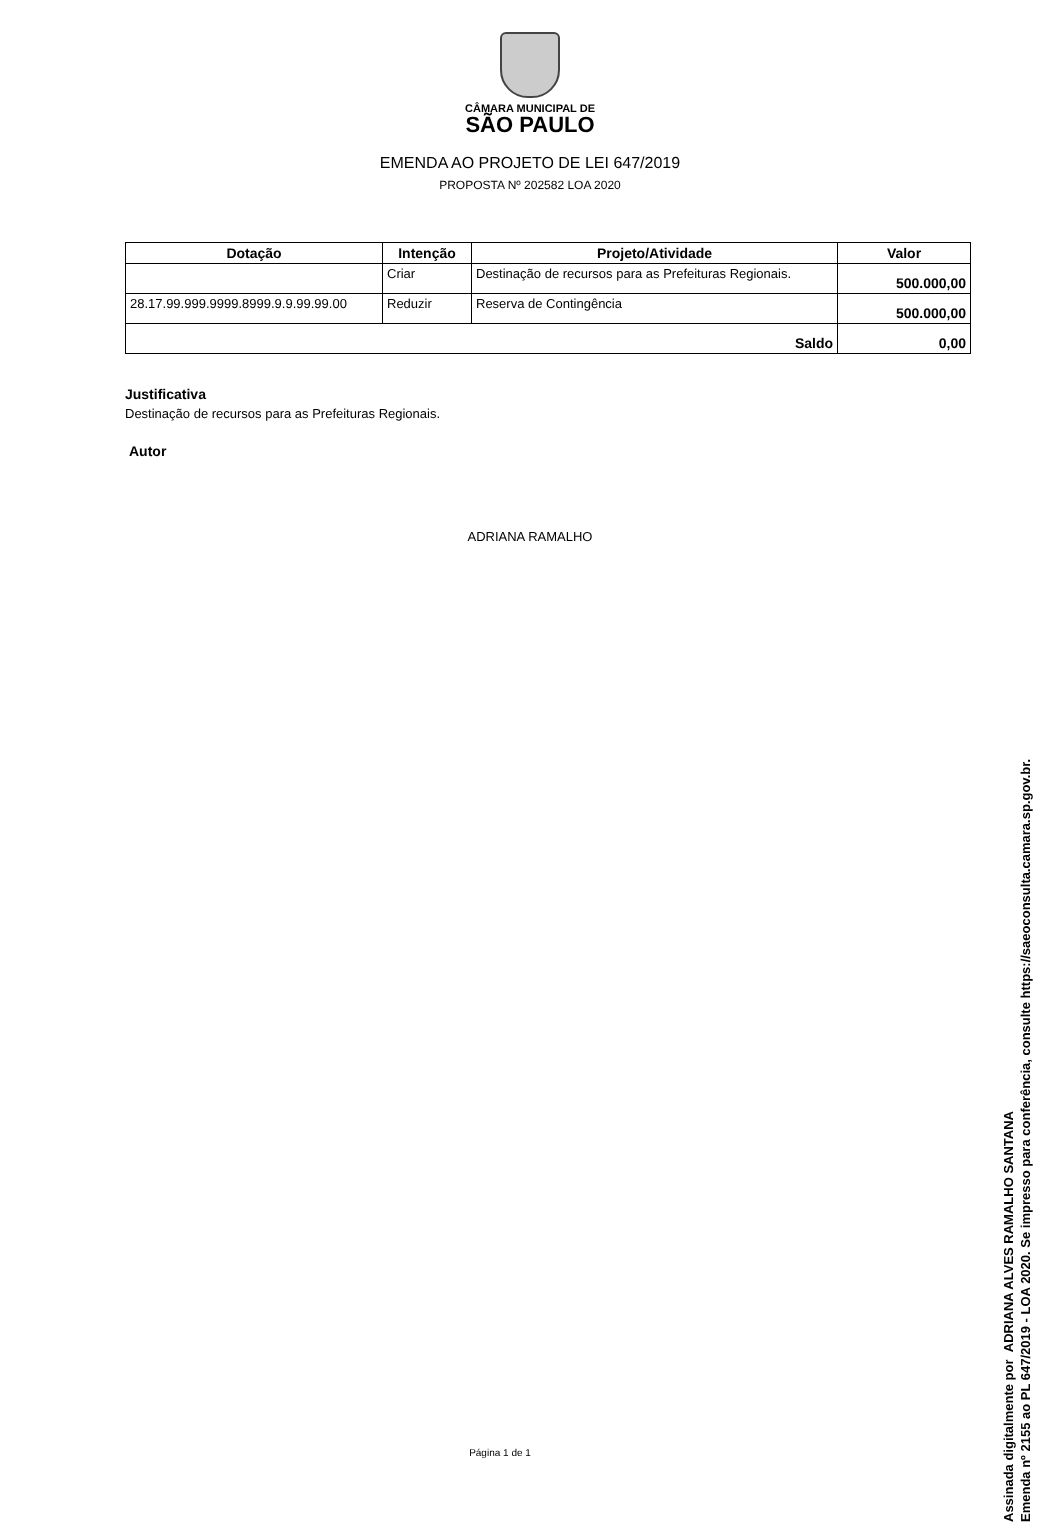CÂMARA MUNICIPAL DE
SÃO PAULO
EMENDA AO PROJETO DE LEI 647/2019
PROPOSTA Nº 202582 LOA 2020
| Dotação | Intenção | Projeto/Atividade | Valor |
| --- | --- | --- | --- |
| | Criar | Destinação de recursos para as Prefeituras Regionais. | 500.000,00 |
| 28.17.99.999.9999.8999.9.9.99.99.00 | Reduzir | Reserva de Contingência | 500.000,00 |
| Saldo | | | 0,00 |
Justificativa
Destinação de recursos para as Prefeituras Regionais.
Autor
ADRIANA RAMALHO
Página 1 de 1
Assinada digitalmente por ADRIANA ALVES RAMALHO SANTANA
Emenda nº 2155 ao PL 647/2019 - LOA 2020. Se impresso para conferência, consulte https://saeoconsulta.camara.sp.gov.br.